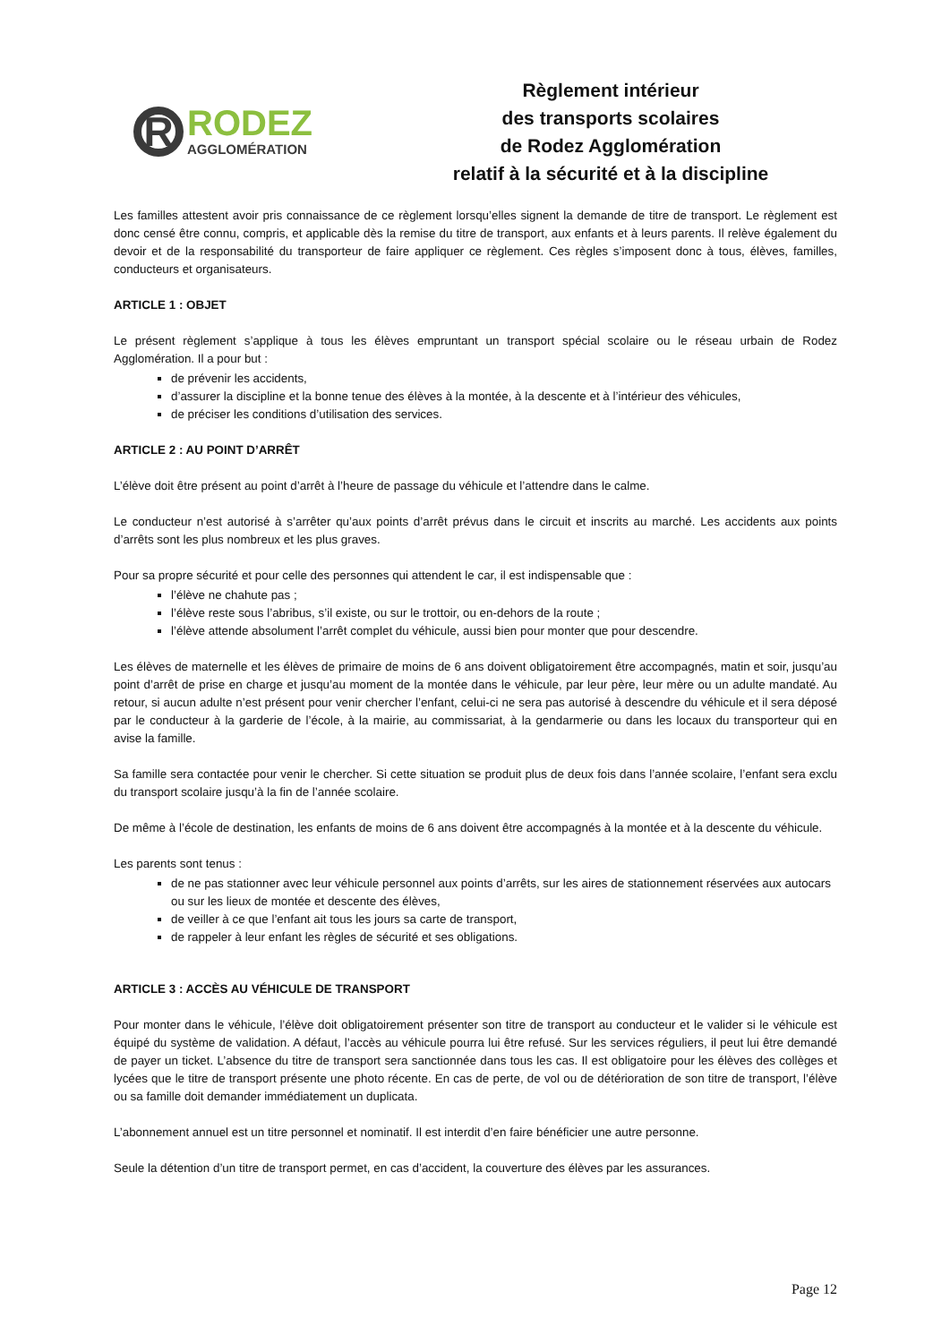R
RODEZ
AGGLOMÉRATION
Règlement intérieur
des transports scolaires
de Rodez Agglomération
relatif à la sécurité et à la discipline
Les familles attestent avoir pris connaissance de ce règlement lorsqu’elles signent la demande de titre de transport. Le règlement est donc censé être connu, compris, et applicable dès la remise du titre de transport, aux enfants et à leurs parents. Il relève également du devoir et de la responsabilité du transporteur de faire appliquer ce règlement. Ces règles s’imposent donc à tous, élèves, familles, conducteurs et organisateurs.
ARTICLE 1 : OBJET
Le présent règlement s’applique à tous les élèves empruntant un transport spécial scolaire ou le réseau urbain de Rodez Agglomération. Il a pour but :
de prévenir les accidents,
d’assurer la discipline et la bonne tenue des élèves à la montée, à la descente et à l’intérieur des véhicules,
de préciser les conditions d’utilisation des services.
ARTICLE 2 : AU POINT D’ARRÊT
L’élève doit être présent au point d’arrêt à l’heure de passage du véhicule et l’attendre dans le calme.
Le conducteur n’est autorisé à s’arrêter qu’aux points d’arrêt prévus dans le circuit et inscrits au marché. Les accidents aux points d’arrêts sont les plus nombreux et les plus graves.
Pour sa propre sécurité et pour celle des personnes qui attendent le car, il est indispensable que :
l’élève ne chahute pas ;
l’élève reste sous l’abribus, s’il existe, ou sur le trottoir, ou en-dehors de la route ;
l’élève attende absolument l’arrêt complet du véhicule, aussi bien pour monter que pour descendre.
Les élèves de maternelle et les élèves de primaire de moins de 6 ans doivent obligatoirement être accompagnés, matin et soir, jusqu’au point d’arrêt de prise en charge et jusqu’au moment de la montée dans le véhicule, par leur père, leur mère ou un adulte mandaté. Au retour, si aucun adulte n’est présent pour venir chercher l’enfant, celui-ci ne sera pas autorisé à descendre du véhicule et il sera déposé par le conducteur à la garderie de l’école, à la mairie, au commissariat, à la gendarmerie ou dans les locaux du transporteur qui en avise la famille.
Sa famille sera contactée pour venir le chercher. Si cette situation se produit plus de deux fois dans l’année scolaire, l’enfant sera exclu du transport scolaire jusqu’à la fin de l’année scolaire.
De même à l’école de destination, les enfants de moins de 6 ans doivent être accompagnés à la montée et à la descente du véhicule.
Les parents sont tenus :
de ne pas stationner avec leur véhicule personnel aux points d’arrêts, sur les aires de stationnement réservées aux autocars ou sur les lieux de montée et descente des élèves,
de veiller à ce que l’enfant ait tous les jours sa carte de transport,
de rappeler à leur enfant les règles de sécurité et ses obligations.
ARTICLE 3 : ACCÈS AU VÉHICULE DE TRANSPORT
Pour monter dans le véhicule, l’élève doit obligatoirement présenter son titre de transport au conducteur et le valider si le véhicule est équipé du système de validation. A défaut, l’accès au véhicule pourra lui être refusé. Sur les services réguliers, il peut lui être demandé de payer un ticket. L’absence du titre de transport sera sanctionnée dans tous les cas. Il est obligatoire pour les élèves des collèges et lycées que le titre de transport présente une photo récente. En cas de perte, de vol ou de détérioration de son titre de transport, l’élève ou sa famille doit demander immédiatement un duplicata.
L’abonnement annuel est un titre personnel et nominatif. Il est interdit d’en faire bénéficier une autre personne.
Seule la détention d’un titre de transport permet, en cas d’accident, la couverture des élèves par les assurances.
Page 12